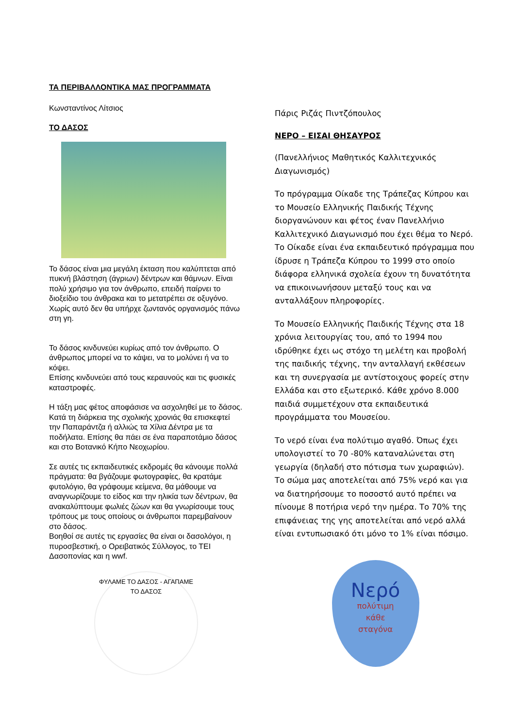ΤΑ ΠΕΡΙΒΑΛΛΟΝΤΙΚΑ ΜΑΣ ΠΡΟΓΡΑΜΜΑΤΑ
Κωνσταντίνος Λίτσιος
ΤΟ ΔΑΣΟΣ
Το δάσος είναι μια μεγάλη έκταση που καλύπτεται από πυκνή βλάστηση (άγριων) δέντρων και θάμνων. Είναι πολύ χρήσιμο για τον άνθρωπο, επειδή παίρνει το διοξείδιο του άνθρακα και το μετατρέπει σε οξυγόνο. Χωρίς αυτό δεν θα υπήρχε ζωντανός οργανισμός πάνω στη γη.
Το δάσος κινδυνεύει κυρίως από τον άνθρωπο. Ο άνθρωπος μπορεί να το κάψει, να το μολύνει ή να το κόψει.
Επίσης κινδυνεύει από τους κεραυνούς και τις φυσικές καταστροφές.
Η τάξη μας φέτος αποφάσισε να ασχοληθεί με το δάσος. Κατά τη διάρκεια της σχολικής χρονιάς θα επισκεφτεί την Παπαράντζα ή αλλιώς τα Χίλια Δέντρα με τα ποδήλατα. Επίσης θα πάει σε ένα παραποτάμιο δάσος και στο Βοτανικό Κήπο Νεοχωρίου.
Σε αυτές τις εκπαιδευτικές εκδρομές θα κάνουμε πολλά πράγματα: θα βγάζουμε φωτογραφίες, θα κρατάμε φυτολόγιο, θα γράφουμε κείμενα, θα μάθουμε να αναγνωρίζουμε το είδος και την ηλικία των δέντρων, θα ανακαλύπτουμε φωλιές ζώων και θα γνωρίσουμε τους τρόπους με τους οποίους οι άνθρωποι παρεμβαίνουν στο δάσος.
Βοηθοί σε αυτές τις εργασίες θα είναι οι δασολόγοι, η πυροσβεστική, ο Ορειβατικός Σύλλογος, το ΤΕΙ Δασοπονίας και η wwf.
ΦΥΛΑΜΕ ΤΟ ΔΑΣΟΣ - ΑΓΑΠΑΜΕ ΤΟ ΔΑΣΟΣ
Πάρις Ριζάς Πιντζόπουλος
ΝΕΡΟ – ΕΙΣΑΙ ΘΗΣΑΥΡΟΣ
(Πανελλήνιος Μαθητικός Καλλιτεχνικός Διαγωνισμός)
Το πρόγραμμα Οίκαδε της Τράπεζας Κύπρου και το Μουσείο Ελληνικής Παιδικής Τέχνης διοργανώνουν και φέτος έναν Πανελλήνιο Καλλιτεχνικό Διαγωνισμό που έχει θέμα το Νερό. Το Οίκαδε είναι ένα εκπαιδευτικό πρόγραμμα που ίδρυσε η Τράπεζα Κύπρου το 1999 στο οποίο διάφορα ελληνικά σχολεία έχουν τη δυνατότητα να επικοινωνήσουν μεταξύ τους και να ανταλλάξουν πληροφορίες.
Το Μουσείο Ελληνικής Παιδικής Τέχνης στα 18 χρόνια λειτουργίας του, από το 1994 που ιδρύθηκε έχει ως στόχο τη μελέτη και προβολή της παιδικής τέχνης, την ανταλλαγή εκθέσεων και τη συνεργασία με αντίστοιχους φορείς στην Ελλάδα και στο εξωτερικό. Κάθε χρόνο 8.000 παιδιά συμμετέχουν στα εκπαιδευτικά προγράμματα του Μουσείου.
Το νερό είναι ένα πολύτιμο αγαθό. Όπως έχει υπολογιστεί το 70 -80% καταναλώνεται στη γεωργία (δηλαδή στο πότισμα των χωραφιών). Το σώμα μας αποτελείται από 75% νερό και για να διατηρήσουμε το ποσοστό αυτό πρέπει να πίνουμε 8 ποτήρια νερό την ημέρα. Το 70% της επιφάνειας της γης αποτελείται από νερό αλλά είναι εντυπωσιακό ότι μόνο το 1% είναι πόσιμο.
Νερό
πολύτιμη
κάθε
σταγόνα